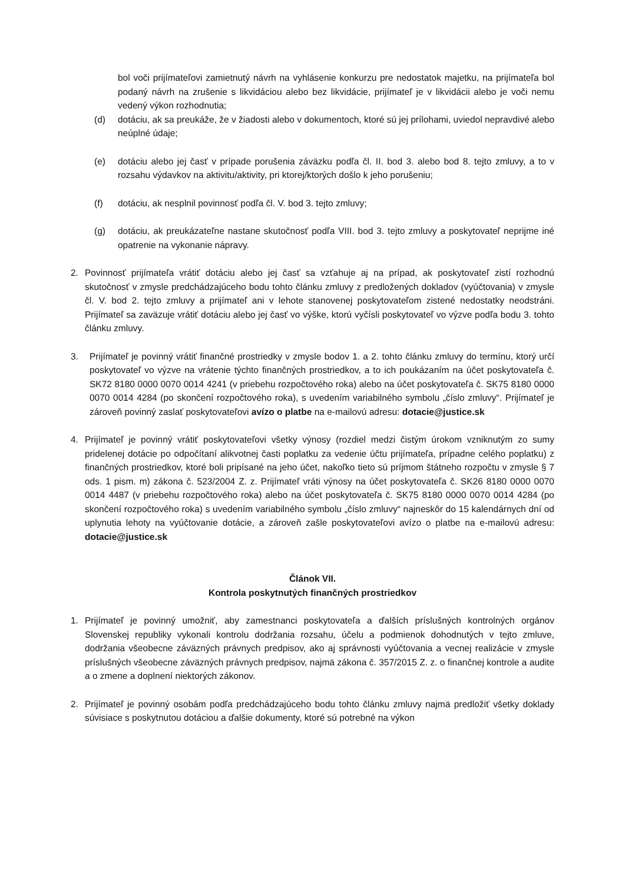bol voči prijímateľovi zamietnutý návrh na vyhlásenie konkurzu pre nedostatok majetku, na prijímateľa bol podaný návrh na zrušenie s likvidáciou alebo bez likvidácie, prijímateľ je v likvidácii alebo je voči nemu vedený výkon rozhodnutia;
(d) dotáciu, ak sa preukáže, že v žiadosti alebo v dokumentoch, ktoré sú jej prílohami, uviedol nepravdivé alebo neúplné údaje;
(e) dotáciu alebo jej časť v prípade porušenia záväzku podľa čl. II. bod 3. alebo bod 8. tejto zmluvy, a to v rozsahu výdavkov na aktivitu/aktivity, pri ktorej/ktorých došlo k jeho porušeniu;
(f) dotáciu, ak nesplnil povinnosť podľa čl. V. bod 3. tejto zmluvy;
(g) dotáciu, ak preukázateľne nastane skutočnosť podľa VIII. bod 3. tejto zmluvy a poskytovateľ neprijme iné opatrenie na vykonanie nápravy.
2. Povinnosť prijímateľa vrátiť dotáciu alebo jej časť sa vzťahuje aj na prípad, ak poskytovateľ zistí rozhodnú skutočnosť v zmysle predchádzajúceho bodu tohto článku zmluvy z predložených dokladov (vyúčtovania) v zmysle čl. V. bod 2. tejto zmluvy a prijímateľ ani v lehote stanovenej poskytovateľom zistené nedostatky neodstráni. Prijímateľ sa zaväzuje vrátiť dotáciu alebo jej časť vo výške, ktorú vyčísli poskytovateľ vo výzve podľa bodu 3. tohto článku zmluvy.
3. Prijímateľ je povinný vrátiť finančné prostriedky v zmysle bodov 1. a 2. tohto článku zmluvy do termínu, ktorý určí poskytovateľ vo výzve na vrátenie týchto finančných prostriedkov, a to ich poukázaním na účet poskytovateľa č. SK72 8180 0000 0070 0014 4241 (v priebehu rozpočtového roka) alebo na účet poskytovateľa č. SK75 8180 0000 0070 0014 4284 (po skončení rozpočtového roka), s uvedením variabilného symbolu „číslo zmluvy“. Prijímateľ je zároveň povinný zaslať poskytovateľovi avízo o platbe na e-mailovú adresu: dotacie@justice.sk
4. Prijímateľ je povinný vrátiť poskytovateľovi všetky výnosy (rozdiel medzi čistým úrokom vzniknutým zo sumy pridelenej dotácie po odpočítaní alikvotnej časti poplatku za vedenie účtu prijímateľa, prípadne celého poplatku) z finančných prostriedkov, ktoré boli pripísané na jeho účet, nakoľko tieto sú príjmom štátneho rozpočtu v zmysle § 7 ods. 1 pism. m) zákona č. 523/2004 Z. z. Prijímateľ vráti výnosy na účet poskytovateľa č. SK26 8180 0000 0070 0014 4487 (v priebehu rozpočtového roka) alebo na účet poskytovateľa č. SK75 8180 0000 0070 0014 4284 (po skončení rozpočtového roka) s uvedením variabilného symbolu „číslo zmluvy“ najneskôr do 15 kalendárnych dní od uplynutia lehoty na vyúčtovanie dotácie, a zároveň zašle poskytovateľovi avízo o platbe na e-mailovú adresu: dotacie@justice.sk
Článok VII.
Kontrola poskytnutých finančných prostriedkov
1. Prijímateľ je povinný umožniť, aby zamestnanci poskytovateľa a ďalších príslušných kontrolných orgánov Slovenskej republiky vykonali kontrolu dodržania rozsahu, účelu a podmienok dohodnutých v tejto zmluve, dodržania všeobecne záväzných právnych predpisov, ako aj správnosti vyúčtovania a vecnej realizácie v zmysle príslušných všeobecne záväzných právnych predpisov, najmä zákona č. 357/2015 Z. z. o finančnej kontrole a audite a o zmene a doplnení niektorých zákonov.
2. Prijímateľ je povinný osobám podľa predchádzajúceho bodu tohto článku zmluvy najmä predložiť všetky doklady súvisiace s poskytnutou dotáciou a ďalšie dokumenty, ktoré sú potrebné na výkon